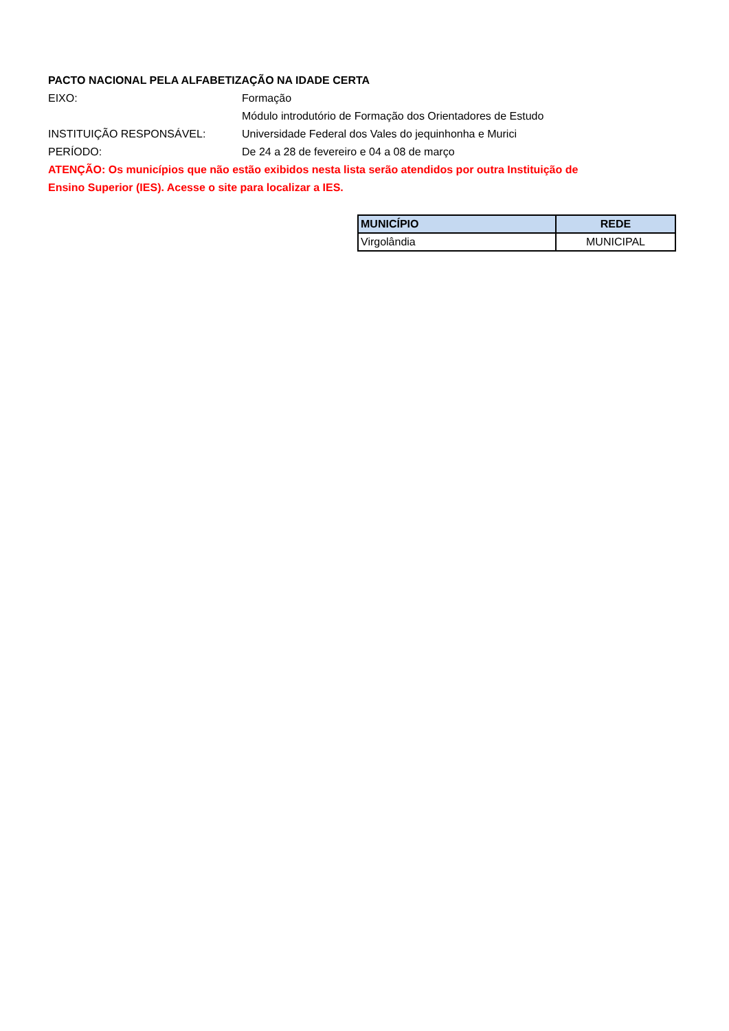PACTO NACIONAL PELA ALFABETIZAÇÃO NA IDADE CERTA
EIXO: Formação
Módulo introdutório de Formação dos Orientadores de Estudo
INSTITUIÇÃO RESPONSÁVEL: Universidade Federal dos Vales do jequinhonha e Murici
PERÍODO: De 24 a 28 de fevereiro e 04 a 08 de março
ATENÇÃO: Os municípios que não estão exibidos nesta lista serão atendidos por outra Instituição de Ensino Superior (IES). Acesse o site para localizar a IES.
| MUNICÍPIO | REDE |
| --- | --- |
| Virgolândia | MUNICIPAL |